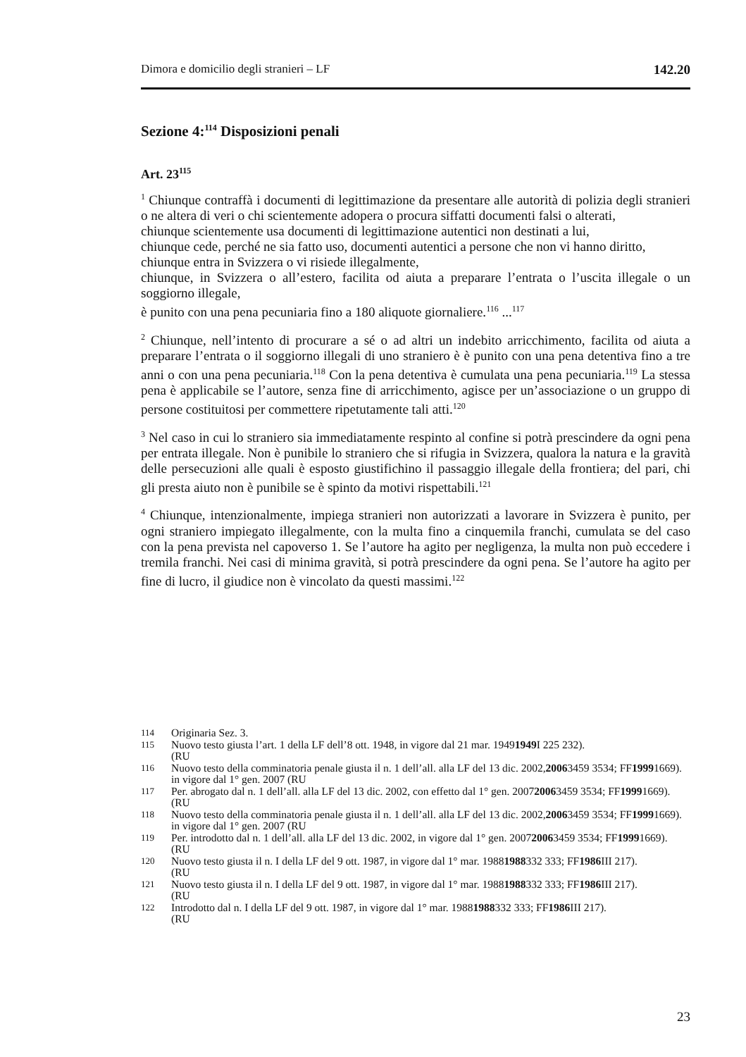Dimora e domicilio degli stranieri – LF 142.20
Sezione 4:<sup>114</sup> Disposizioni penali
Art. 23<sup>115</sup>
<sup>1</sup> Chiunque contraffà i documenti di legittimazione da presentare alle autorità di polizia degli stranieri o ne altera di veri o chi scientemente adopera o procura siffatti documenti falsi o alterati,
chiunque scientemente usa documenti di legittimazione autentici non destinati a lui,
chiunque cede, perché ne sia fatto uso, documenti autentici a persone che non vi hanno diritto,
chiunque entra in Svizzera o vi risiede illegalmente,
chiunque, in Svizzera o all’estero, facilita od aiuta a preparare l’entrata o l’uscita illegale o un soggiorno illegale,
è punito con una pena pecuniaria fino a 180 aliquote giornaliere.<sup>116</sup> ...<sup>117</sup>
<sup>2</sup> Chiunque, nell’intento di procurare a sé o ad altri un indebito arricchimento, facilita od aiuta a preparare l’entrata o il soggiorno illegali di uno straniero è è punito con una pena detentiva fino a tre anni o con una pena pecuniaria.<sup>118</sup> Con la pena detentiva è cumulata una pena pecuniaria.<sup>119</sup> La stessa pena è applicabile se l’autore, senza fine di arricchimento, agisce per un’associazione o un gruppo di persone costituitosi per commettere ripetutamente tali atti.<sup>120</sup>
<sup>3</sup> Nel caso in cui lo straniero sia immediatamente respinto al confine si potrà prescindere da ogni pena per entrata illegale. Non è punibile lo straniero che si rifugia in Svizzera, qualora la natura e la gravità delle persecuzioni alle quali è esposto giustifichino il passaggio illegale della frontiera; del pari, chi gli presta aiuto non è punibile se è spinto da motivi rispettabili.<sup>121</sup>
<sup>4</sup> Chiunque, intenzionalmente, impiega stranieri non autorizzati a lavorare in Svizzera è punito, per ogni straniero impiegato illegalmente, con la multa fino a cinquemila franchi, cumulata se del caso con la pena prevista nel capoverso 1. Se l’autore ha agito per negligenza, la multa non può eccedere i tremila franchi. Nei casi di minima gravità, si potrà prescindere da ogni pena. Se l’autore ha agito per fine di lucro, il giudice non è vincolato da questi massimi.<sup>122</sup>
114 Originaria Sez. 3.
115
Nuovo testo giusta l’art. 1 della LF dell’8 ott. 1948, in vigore dal 21 mar. 1949
(RU 1949 I 225 232).
116
Nuovo testo della comminatoria penale giusta il n. 1 dell’all. alla LF del 13 dic. 2002,
in vigore dal 1° gen. 2007 (RU 2006 3459 3534; FF 1999 1669).
117
Per. abrogato dal n. 1 dell’all. alla LF del 13 dic. 2002, con effetto dal 1° gen. 2007
(RU 2006 3459 3534; FF 1999 1669).
118
Nuovo testo della comminatoria penale giusta il n. 1 dell’all. alla LF del 13 dic. 2002,
in vigore dal 1° gen. 2007 (RU 2006 3459 3534; FF 1999 1669).
119
Per. introdotto dal n. 1 dell’all. alla LF del 13 dic. 2002, in vigore dal 1° gen. 2007
(RU 2006 3459 3534; FF 1999 1669).
120
Nuovo testo giusta il n. I della LF del 9 ott. 1987, in vigore dal 1° mar. 1988
(RU 1988 332 333; FF 1986 III 217).
121
Nuovo testo giusta il n. I della LF del 9 ott. 1987, in vigore dal 1° mar. 1988
(RU 1988 332 333; FF 1986 III 217).
122
Introdotto dal n. I della LF del 9 ott. 1987, in vigore dal 1° mar. 1988
(RU 1988 332 333; FF 1986 III 217).
23